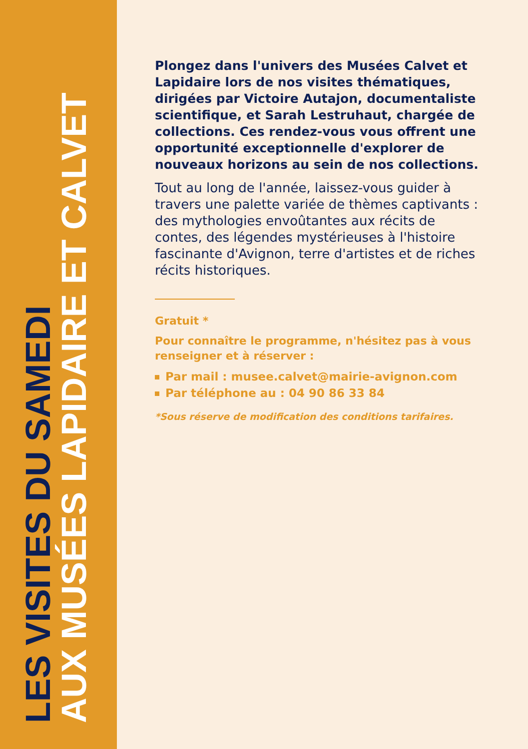LES VISITES DU SAMEDI
AUX MUSÉES LAPIDAIRE ET CALVET
Plongez dans l'univers des Musées Calvet et Lapidaire lors de nos visites thématiques, dirigées par Victoire Autajon, documentaliste scientifique, et Sarah Lestruhaut, chargée de collections. Ces rendez-vous vous offrent une opportunité exceptionnelle d'explorer de nouveaux horizons au sein de nos collections.
Tout au long de l'année, laissez-vous guider à travers une palette variée de thèmes captivants : des mythologies envoûtantes aux récits de contes, des légendes mystérieuses à l'histoire fascinante d'Avignon, terre d'artistes et de riches récits historiques.
Gratuit *
Pour connaître le programme, n'hésitez pas à vous renseigner et à réserver :
Par mail : musee.calvet@mairie-avignon.com
Par téléphone au : 04 90 86 33 84
*Sous réserve de modification des conditions tarifaires.